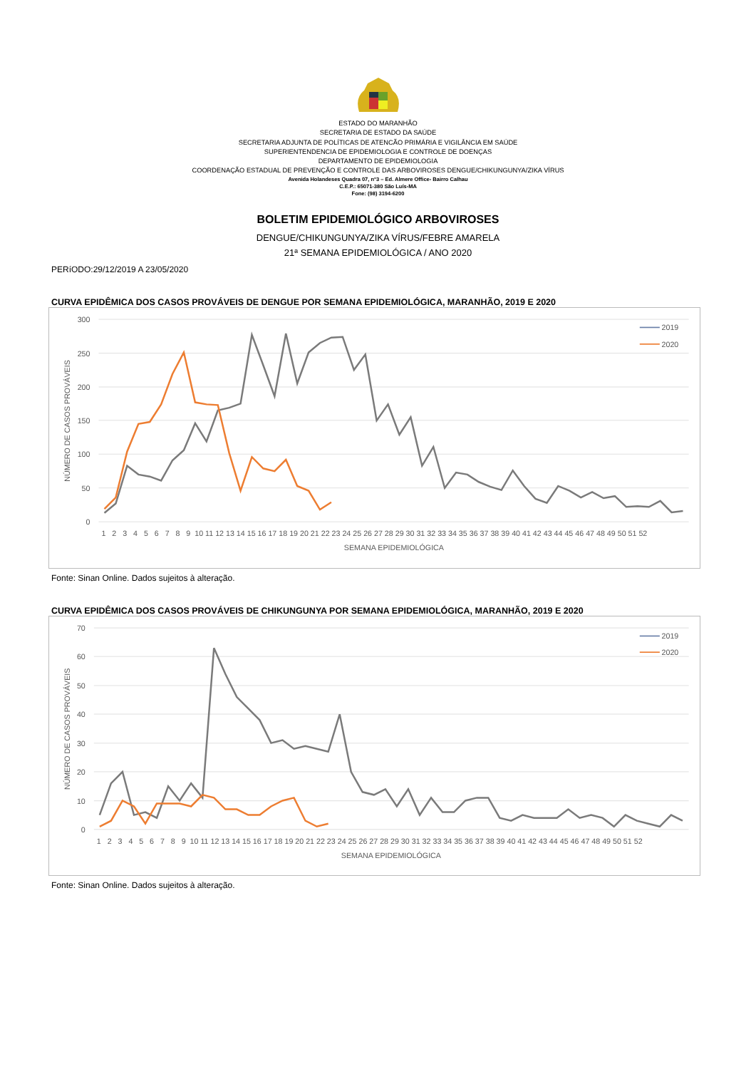ESTADO DO MARANHÃO
SECRETARIA DE ESTADO DA SAÚDE
SECRETARIA ADJUNTA DE POLÍTICAS DE ATENCÃO PRIMÁRIA E VIGILÂNCIA EM SAÚDE
SUPERIENTENDENCIA DE EPIDEMIOLOGIA E CONTROLE DE DOENÇAS
DEPARTAMENTO DE EPIDEMIOLOGIA
COORDENAÇÃO ESTADUAL DE PREVENÇÃO E CONTROLE DAS ARBOVIROSES DENGUE/CHIKUNGUNYA/ZIKA VÍRUS
Avenida Holandeses Quadra 07, n°3 – Ed. Almere Office- Bairro Calhau
C.E.P.: 65071-380 São Luís-MA
Fone: (98) 3194-6200
BOLETIM EPIDEMIOLÓGICO ARBOVIROSES
DENGUE/CHIKUNGUNYA/ZIKA VÍRUS/FEBRE AMARELA
21ª SEMANA EPIDEMIOLÓGICA / ANO 2020
PERíODO:29/12/2019 A 23/05/2020
CURVA EPIDÊMICA DOS CASOS PROVÁVEIS DE DENGUE POR SEMANA EPIDEMIOLÓGICA, MARANHÃO, 2019 E 2020
300
250
200
150
100
50
0
NÚMERO DE CASOS PROVÁVEIS
1 2 3 4 5 6 7 8 9 10 11 12 13 14 15 16 17 18 19 20 21 22 23 24 25 26 27 28 29 30 31 32 33 34 35 36 37 38 39 40 41 42 43 44 45 46 47 48 49 50 51 52
SEMANA EPIDEMIOLÓGICA
2019
2020
Fonte: Sinan Online. Dados sujeitos à alteração.
CURVA EPIDÊMICA DOS CASOS PROVÁVEIS DE CHIKUNGUNYA POR SEMANA EPIDEMIOLÓGICA, MARANHÃO, 2019 E 2020
70
60
50
40
30
20
10
0
NÚMERO DE CASOS PROVÁVEIS
1 2 3 4 5 6 7 8 9 10 11 12 13 14 15 16 17 18 19 20 21 22 23 24 25 26 27 28 29 30 31 32 33 34 35 36 37 38 39 40 41 42 43 44 45 46 47 48 49 50 51 52
SEMANA EPIDEMIOLÓGICA
2019
2020
Fonte: Sinan Online. Dados sujeitos à alteração.